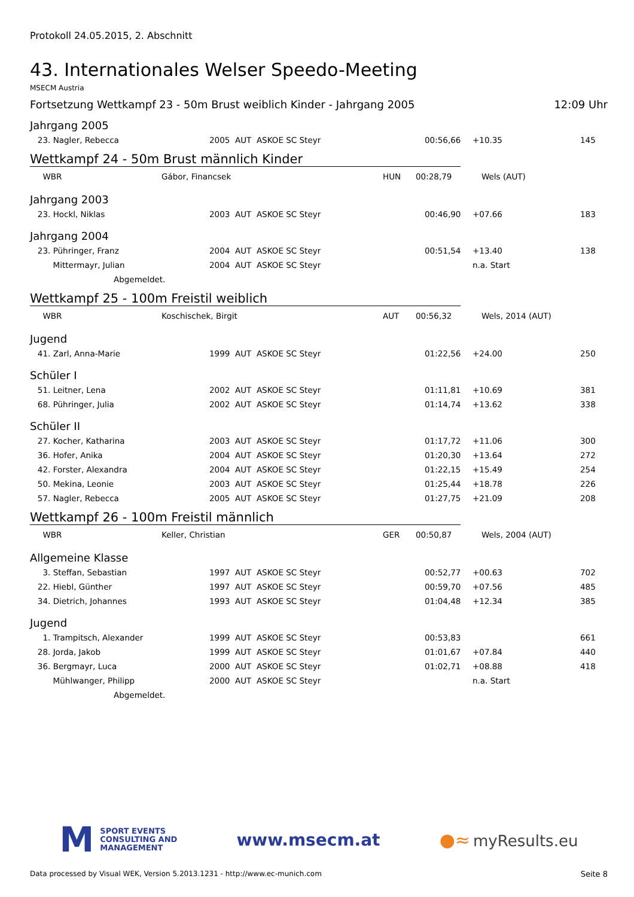Protokoll 24.05.2015, 2. Abschnitt
43. Internationales Welser Speedo-Meeting
MSECM Austria
Fortsetzung Wettkampf 23 - 50m Brust weiblich Kinder - Jahrgang 2005 12:09 Uhr
Jahrgang 2005
| 23. Nagler, Rebecca | 2005 AUT ASKOE SC Steyr | 00:56,66 | +10.35 | 145 |
Wettkampf 24 - 50m Brust männlich Kinder
| WBR | Gábor, Financsek | HUN | 00:28,79 | Wels (AUT) |
Jahrgang 2003
| 23. Hockl, Niklas | 2003 AUT ASKOE SC Steyr | 00:46,90 | +07.66 | 183 |
Jahrgang 2004
| 23. Pühringer, Franz | 2004 AUT ASKOE SC Steyr | 00:51,54 | +13.40 | 138 |
| Mittermayr, Julian | 2004 AUT ASKOE SC Steyr | | n.a. Start | |
| Abgemeldet. | | | | |
Wettkampf 25 - 100m Freistil weiblich
| WBR | Koschischek, Birgit | AUT | 00:56,32 | Wels, 2014 (AUT) |
Jugend
| 41. Zarl, Anna-Marie | 1999 AUT ASKOE SC Steyr | 01:22,56 | +24.00 | 250 |
Schüler I
| 51. Leitner, Lena | 2002 AUT ASKOE SC Steyr | 01:11,81 | +10.69 | 381 |
| 68. Pühringer, Julia | 2002 AUT ASKOE SC Steyr | 01:14,74 | +13.62 | 338 |
Schüler II
| 27. Kocher, Katharina | 2003 AUT ASKOE SC Steyr | 01:17,72 | +11.06 | 300 |
| 36. Hofer, Anika | 2004 AUT ASKOE SC Steyr | 01:20,30 | +13.64 | 272 |
| 42. Forster, Alexandra | 2004 AUT ASKOE SC Steyr | 01:22,15 | +15.49 | 254 |
| 50. Mekina, Leonie | 2003 AUT ASKOE SC Steyr | 01:25,44 | +18.78 | 226 |
| 57. Nagler, Rebecca | 2005 AUT ASKOE SC Steyr | 01:27,75 | +21.09 | 208 |
Wettkampf 26 - 100m Freistil männlich
| WBR | Keller, Christian | GER | 00:50,87 | Wels, 2004 (AUT) |
Allgemeine Klasse
| 3. Steffan, Sebastian | 1997 AUT ASKOE SC Steyr | 00:52,77 | +00.63 | 702 |
| 22. Hiebl, Günther | 1997 AUT ASKOE SC Steyr | 00:59,70 | +07.56 | 485 |
| 34. Dietrich, Johannes | 1993 AUT ASKOE SC Steyr | 01:04,48 | +12.34 | 385 |
Jugend
| 1. Trampitsch, Alexander | 1999 AUT ASKOE SC Steyr | 00:53,83 | | 661 |
| 28. Jorda, Jakob | 1999 AUT ASKOE SC Steyr | 01:01,67 | +07.84 | 440 |
| 36. Bergmayr, Luca | 2000 AUT ASKOE SC Steyr | 01:02,71 | +08.88 | 418 |
| Mühlwanger, Philipp | 2000 AUT ASKOE SC Steyr | | n.a. Start | |
| Abgemeldet. | | | | |
M SPORT EVENTS
CONSULTING AND
MANAGEMENT
www.msecm.at ●≈ myResults.eu
Data processed by Visual WEK, Version 5.2013.1231 - http://www.ec-munich.com Seite 8